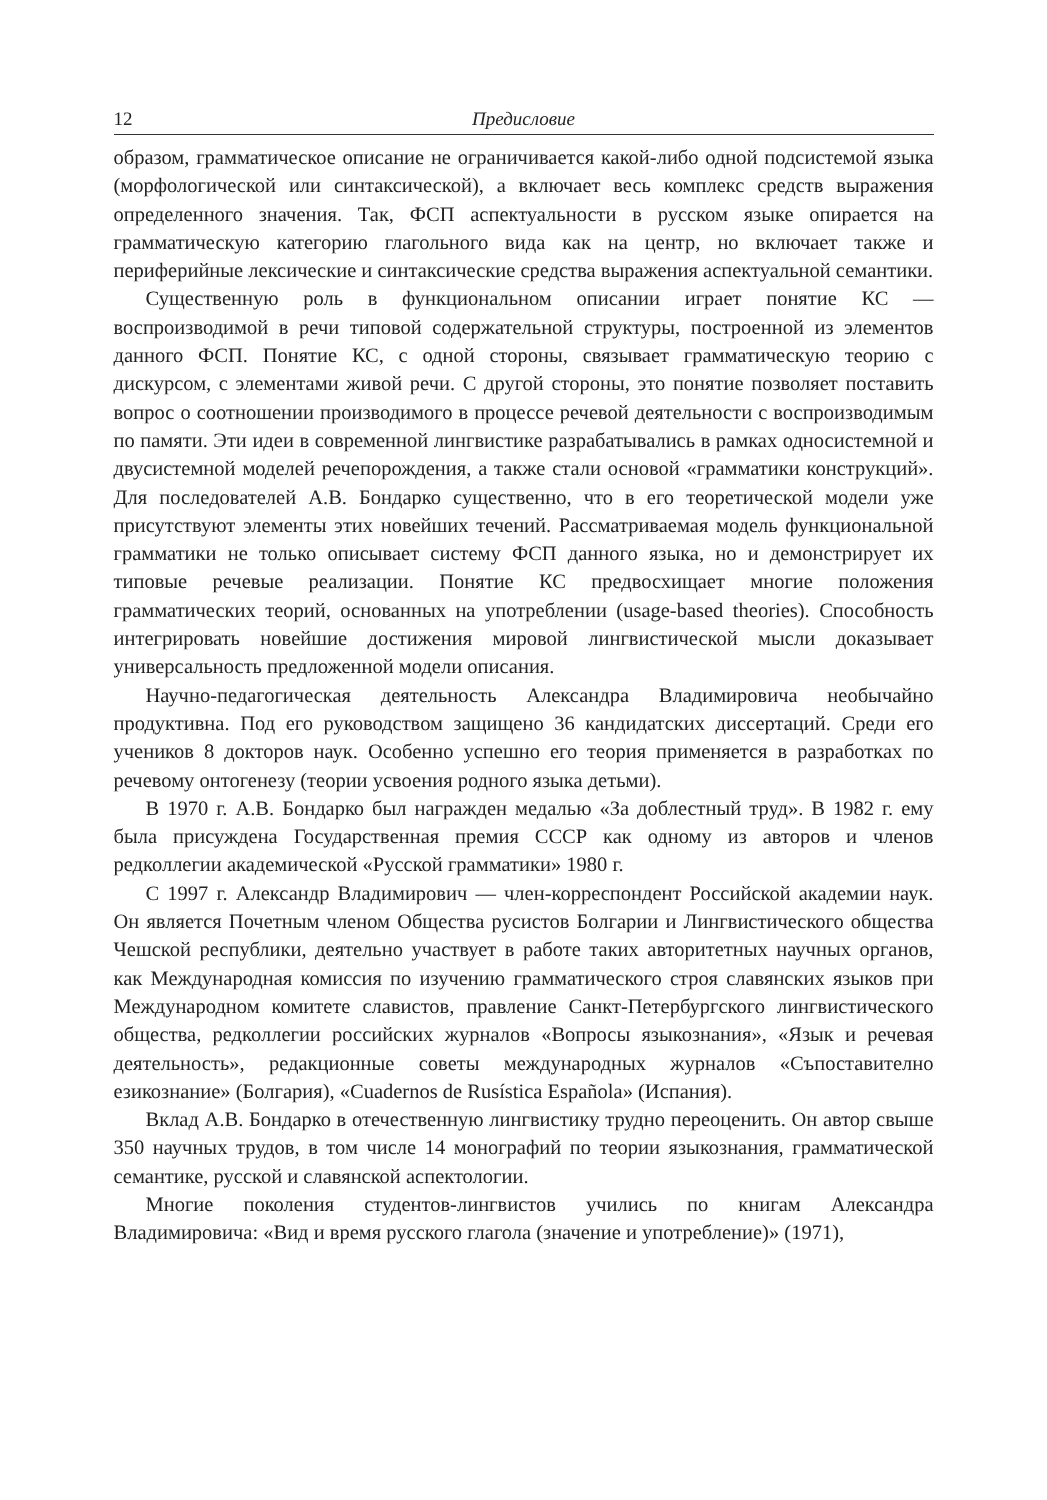12 Предисловие
образом, грамматическое описание не ограничивается какой-либо одной подсистемой языка (морфологической или синтаксической), а включает весь комплекс средств выражения определенного значения. Так, ФСП аспектуальности в русском языке опирается на грамматическую категорию глагольного вида как на центр, но включает также и периферийные лексические и синтаксические средства выражения аспектуальной семантики.
Существенную роль в функциональном описании играет понятие КС — воспроизводимой в речи типовой содержательной структуры, построенной из элементов данного ФСП. Понятие КС, с одной стороны, связывает грамматическую теорию с дискурсом, с элементами живой речи. С другой стороны, это понятие позволяет поставить вопрос о соотношении производимого в процессе речевой деятельности с воспроизводимым по памяти. Эти идеи в современной лингвистике разрабатывались в рамках односистемной и двусистемной моделей речепорождения, а также стали основой «грамматики конструкций». Для последователей А.В. Бондарко существенно, что в его теоретической модели уже присутствуют элементы этих новейших течений. Рассматриваемая модель функциональной грамматики не только описывает систему ФСП данного языка, но и демонстрирует их типовые речевые реализации. Понятие КС предвосхищает многие положения грамматических теорий, основанных на употреблении (usage-based theories). Способность интегрировать новейшие достижения мировой лингвистической мысли доказывает универсальность предложенной модели описания.
Научно-педагогическая деятельность Александра Владимировича необычайно продуктивна. Под его руководством защищено 36 кандидатских диссертаций. Среди его учеников 8 докторов наук. Особенно успешно его теория применяется в разработках по речевому онтогенезу (теории усвоения родного языка детьми).
В 1970 г. А.В. Бондарко был награжден медалью «За доблестный труд». В 1982 г. ему была присуждена Государственная премия СССР как одному из авторов и членов редколлегии академической «Русской грамматики» 1980 г.
С 1997 г. Александр Владимирович — член-корреспондент Российской академии наук. Он является Почетным членом Общества русистов Болгарии и Лингвистического общества Чешской республики, деятельно участвует в работе таких авторитетных научных органов, как Международная комиссия по изучению грамматического строя славянских языков при Международном комитете славистов, правление Санкт-Петербургского лингвистического общества, редколлегии российских журналов «Вопросы языкознания», «Язык и речевая деятельность», редакционные советы международных журналов «Съпоставително езикознание» (Болгария), «Cuadernos de Rusística Española» (Испания).
Вклад А.В. Бондарко в отечественную лингвистику трудно переоценить. Он автор свыше 350 научных трудов, в том числе 14 монографий по теории языкознания, грамматической семантике, русской и славянской аспектологии.
Многие поколения студентов-лингвистов учились по книгам Александра Владимировича: «Вид и время русского глагола (значение и употребление)» (1971),